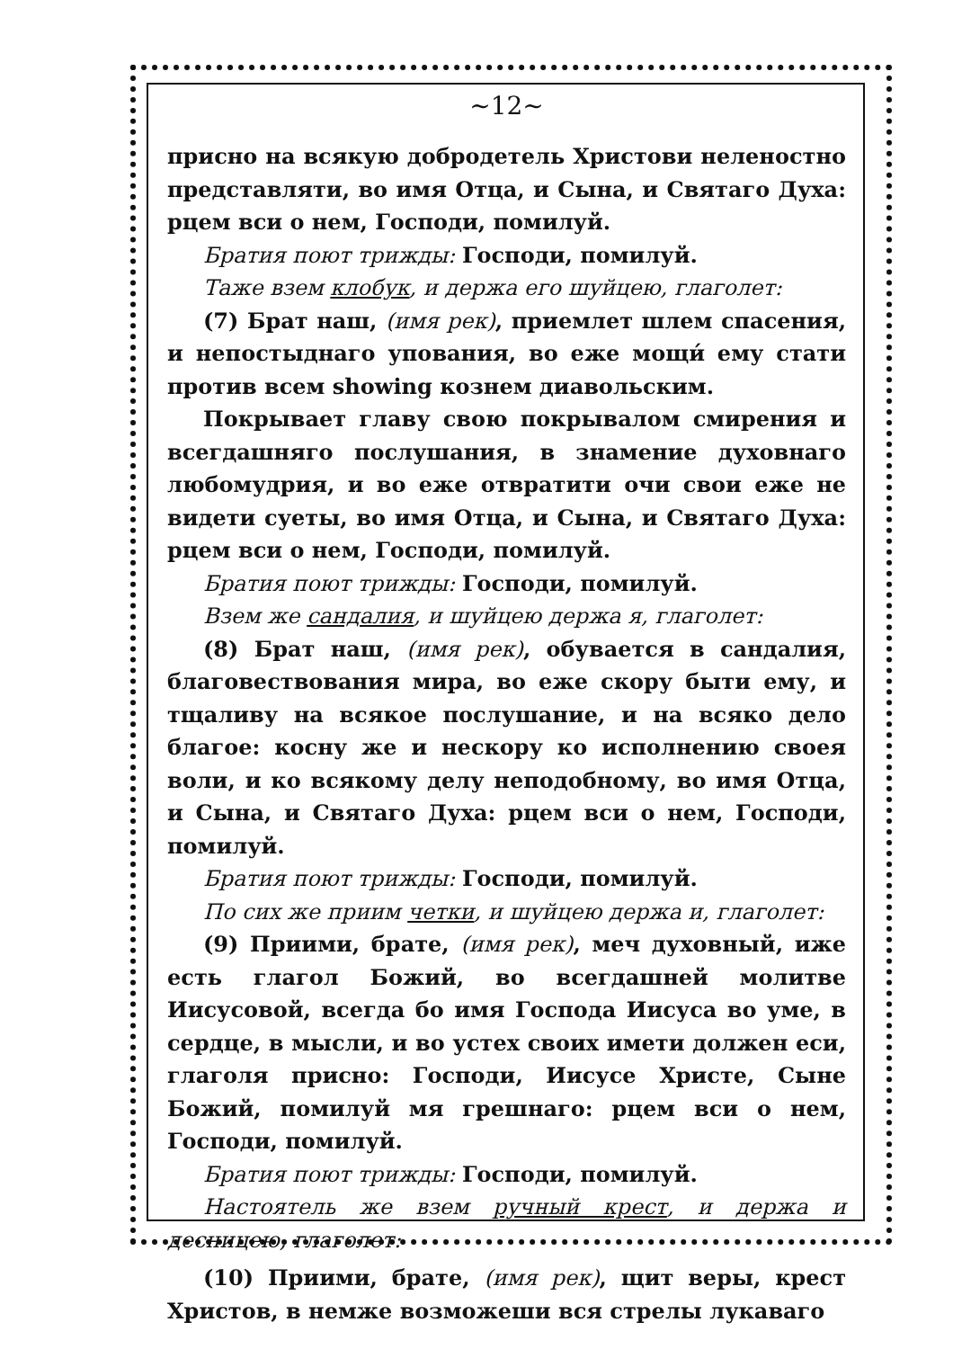~12~
присно на всякую добродетель Христови неленостно представляти, во имя Отца, и Сына, и Святаго Духа: рцем вси о нем, Господи, помилуй.
Братия поют трижды: Господи, помилуй.
Таже взем клобук, и держа его шуйцею, глаголет:
(7) Брат наш, (имя рек), приемлет шлем спасения, и непостыднаго упования, во еже мощи́ ему стати против всем showing кознем диавольским.
Покрывает главу свою покрывалом смирения и всегдашняго послушания, в знамение духовнаго любомудрия, и во еже отвратити очи свои еже не видети суеты, во имя Отца, и Сына, и Святаго Духа: рцем вси о нем, Господи, помилуй.
Братия поют трижды: Господи, помилуй.
Взем же сандалия, и шуйцею держа я, глаголет:
(8) Брат наш, (имя рек), обувается в сандалия, благовествования мира, во еже скору быти ему, и тщаливу на всякое послушание, и на всяко дело благое: косну же и нескору ко исполнению своея воли, и ко всякому делу неподобному, во имя Отца, и Сына, и Святаго Духа: рцем вси о нем, Господи, помилуй.
Братия поют трижды: Господи, помилуй.
По сих же приим четки, и шуйцею держа и, глаголет:
(9) Приими, брате, (имя рек), меч духовный, иже есть глагол Божий, во всегдашней молитве Иисусовой, всегда бо имя Господа Иисуса во уме, в сердце, в мысли, и во устех своих имети должен еси, глаголя присно: Господи, Иисусе Христе, Сыне Божий, помилуй мя грешнаго: рцем вси о нем, Господи, помилуй.
Братия поют трижды: Господи, помилуй.
Настоятель же взем ручный крест, и держа и десницею, глаголет:
(10) Приими, брате, (имя рек), щит веры, крест Христов, в немже возможеши вся стрелы лукаваго